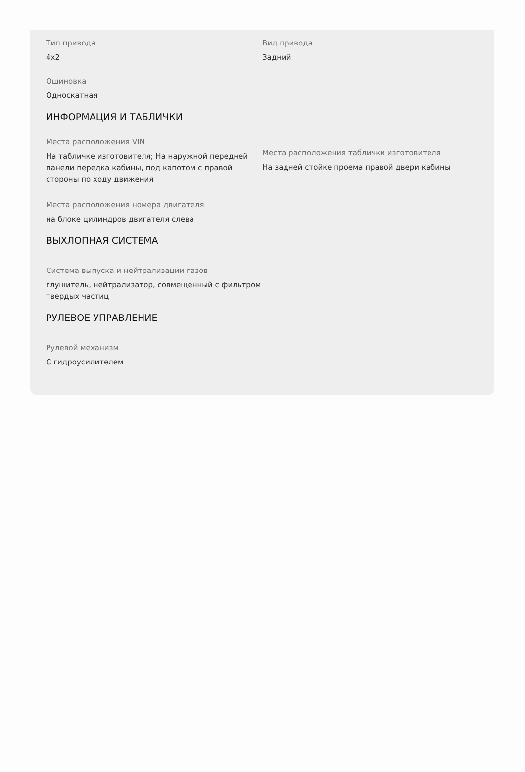Тип привода
4x2
Вид привода
Задний
Ошиновка
Односкатная
ИНФОРМАЦИЯ И ТАБЛИЧКИ
Места расположения VIN
На табличке изготовителя; На наружной передней панели передка кабины, под капотом с правой стороны по ходу движения
Места расположения таблички изготовителя
На задней стойке проема правой двери кабины
Места расположения номера двигателя
на блоке цилиндров двигателя слева
ВЫХЛОПНАЯ СИСТЕМА
Система выпуска и нейтрализации газов
глушитель, нейтрализатор, совмещенный с фильтром твердых частиц
РУЛЕВОЕ УПРАВЛЕНИЕ
Рулевой механизм
С гидроусилителем